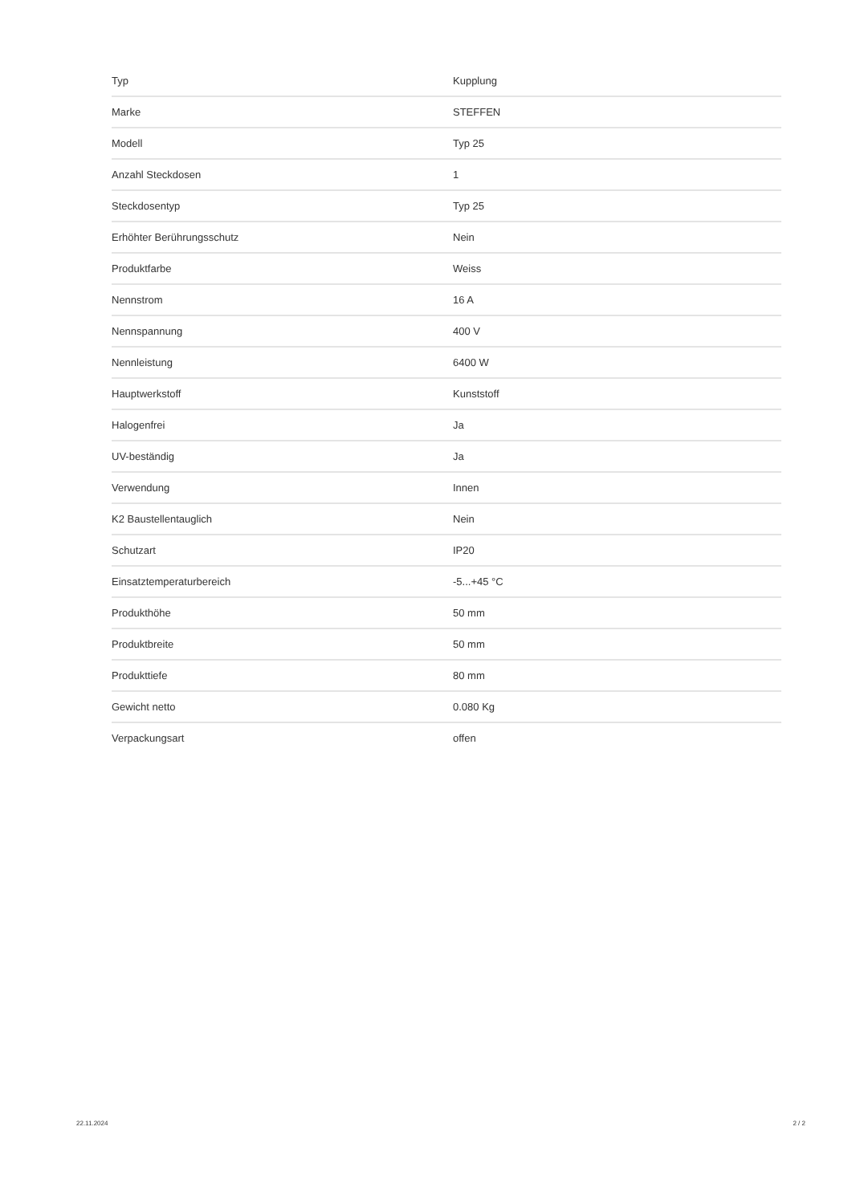| Typ | Kupplung |
| Marke | STEFFEN |
| Modell | Typ 25 |
| Anzahl Steckdosen | 1 |
| Steckdosentyp | Typ 25 |
| Erhöhter Berührungsschutz | Nein |
| Produktfarbe | Weiss |
| Nennstrom | 16 A |
| Nennspannung | 400 V |
| Nennleistung | 6400 W |
| Hauptwerkstoff | Kunststoff |
| Halogenfrei | Ja |
| UV-beständig | Ja |
| Verwendung | Innen |
| K2 Baustellentauglich | Nein |
| Schutzart | IP20 |
| Einsatztemperaturbereich | -5...+45 °C |
| Produkthöhe | 50 mm |
| Produktbreite | 50 mm |
| Produkttiefe | 80 mm |
| Gewicht netto | 0.080 Kg |
| Verpackungsart | offen |
22.11.2024 2 / 2